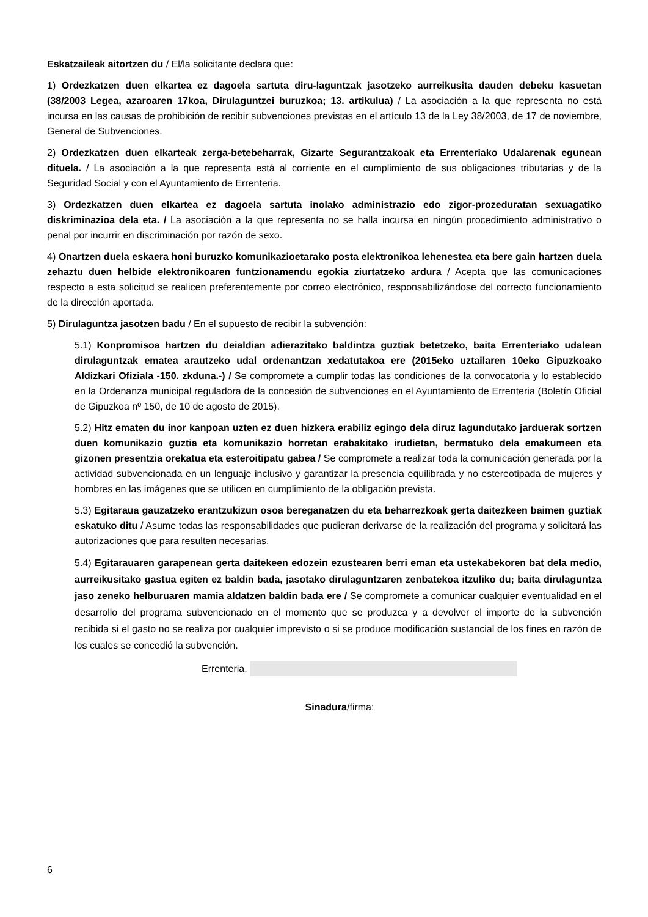Eskatzaileak aitortzen du / El/la solicitante declara que:
1) Ordezkatzen duen elkartea ez dagoela sartuta diru-laguntzak jasotzeko aurreikusita dauden debeku kasuetan (38/2003 Legea, azaroaren 17koa, Dirulaguntzei buruzkoa; 13. artikulua) / La asociación a la que representa no está incursa en las causas de prohibición de recibir subvenciones previstas en el artículo 13 de la Ley 38/2003, de 17 de noviembre, General de Subvenciones.
2) Ordezkatzen duen elkarteak zerga-betebeharrak, Gizarte Segurantzakoak eta Errenteriako Udalarenak egunean dituela. / La asociación a la que representa está al corriente en el cumplimiento de sus obligaciones tributarias y de la Seguridad Social y con el Ayuntamiento de Errenteria.
3) Ordezkatzen duen elkartea ez dagoela sartuta inolako administrazio edo zigor-prozeduratan sexuagatiko diskriminazioa dela eta. / La asociación a la que representa no se halla incursa en ningún procedimiento administrativo o penal por incurrir en discriminación por razón de sexo.
4) Onartzen duela eskaera honi buruzko komunikazioetarako posta elektronikoa lehenestea eta bere gain hartzen duela zehaztu duen helbide elektronikoaren funtzionamendu egokia ziurtatzeko ardura / Acepta que las comunicaciones respecto a esta solicitud se realicen preferentemente por correo electrónico, responsabilizándose del correcto funcionamiento de la dirección aportada.
5) Dirulaguntza jasotzen badu / En el supuesto de recibir la subvención:
5.1) Konpromisoa hartzen du deialdian adierazitako baldintza guztiak betetzeko, baita Errenteriako udalean dirulaguntzak ematea arautzeko udal ordenantzan xedatutakoa ere (2015eko uztailaren 10eko Gipuzkoako Aldizkari Ofiziala -150. zkduna.-) / Se compromete a cumplir todas las condiciones de la convocatoria y lo establecido en la Ordenanza municipal reguladora de la concesión de subvenciones en el Ayuntamiento de Errenteria (Boletín Oficial de Gipuzkoa nº 150, de 10 de agosto de 2015).
5.2) Hitz ematen du inor kanpoan uzten ez duen hizkera erabiliz egingo dela diruz lagundutako jarduerak sortzen duen komunikazio guztia eta komunikazio horretan erabakitako irudietan, bermatuko dela emakumeen eta gizonen presentzia orekatua eta esteroitipatu gabea / Se compromete a realizar toda la comunicación generada por la actividad subvencionada en un lenguaje inclusivo y garantizar la presencia equilibrada y no estereotipada de mujeres y hombres en las imágenes que se utilicen en cumplimiento de la obligación prevista.
5.3) Egitaraua gauzatzeko erantzukizun osoa bereganatzen du eta beharrezkoak gerta daitezkeen baimen guztiak eskatuko ditu / Asume todas las responsabilidades que pudieran derivarse de la realización del programa y solicitará las autorizaciones que para resulten necesarias.
5.4) Egitarauaren garapenean gerta daitekeen edozein ezustearen berri eman eta ustekabekoren bat dela medio, aurreikusitako gastua egiten ez baldin bada, jasotako dirulaguntzaren zenbatekoa itzuliko du; baita dirulaguntza jaso zeneko helburuaren mamia aldatzen baldin bada ere / Se compromete a comunicar cualquier eventualidad en el desarrollo del programa subvencionado en el momento que se produzca y a devolver el importe de la subvención recibida si el gasto no se realiza por cualquier imprevisto o si se produce modificación sustancial de los fines en razón de los cuales se concedió la subvención.
Errenteria,
Sinadura/firma:
6